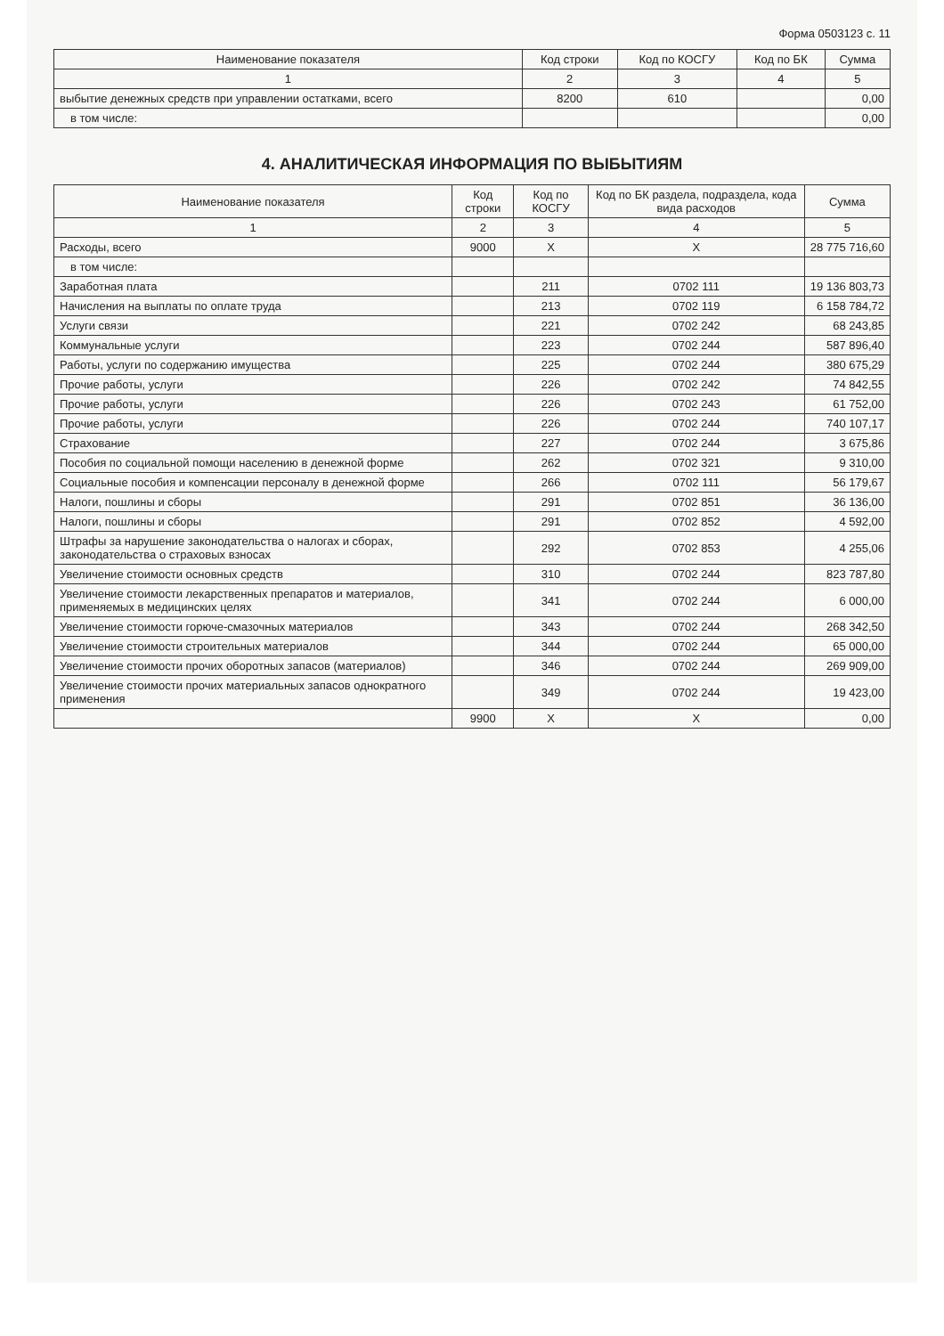Форма 0503123 с. 11
| Наименование показателя | Код строки | Код по КОСГУ | Код по БК | Сумма |
| --- | --- | --- | --- | --- |
| 1 | 2 | 3 | 4 | 5 |
| выбытие денежных средств при управлении остатками, всего | 8200 | 610 | | 0,00 |
| в том числе: | | | | 0,00 |
4. АНАЛИТИЧЕСКАЯ ИНФОРМАЦИЯ ПО ВЫБЫТИЯМ
| Наименование показателя | Код строки | Код по КОСГУ | Код по БК раздела, подраздела, кода вида расходов | Сумма |
| --- | --- | --- | --- | --- |
| 1 | 2 | 3 | 4 | 5 |
| Расходы, всего | 9000 | X | X | 28 775 716,60 |
| в том числе: | | | | |
| Заработная плата | | 211 | 0702 111 | 19 136 803,73 |
| Начисления на выплаты по оплате труда | | 213 | 0702 119 | 6 158 784,72 |
| Услуги связи | | 221 | 0702 242 | 68 243,85 |
| Коммунальные услуги | | 223 | 0702 244 | 587 896,40 |
| Работы, услуги по содержанию имущества | | 225 | 0702 244 | 380 675,29 |
| Прочие работы, услуги | | 226 | 0702 242 | 74 842,55 |
| Прочие работы, услуги | | 226 | 0702 243 | 61 752,00 |
| Прочие работы, услуги | | 226 | 0702 244 | 740 107,17 |
| Страхование | | 227 | 0702 244 | 3 675,86 |
| Пособия по социальной помощи населению в денежной форме | | 262 | 0702 321 | 9 310,00 |
| Социальные пособия и компенсации персоналу в денежной форме | | 266 | 0702 111 | 56 179,67 |
| Налоги, пошлины и сборы | | 291 | 0702 851 | 36 136,00 |
| Налоги, пошлины и сборы | | 291 | 0702 852 | 4 592,00 |
| Штрафы за нарушение законодательства о налогах и сборах, законодательства о страховых взносах | | 292 | 0702 853 | 4 255,06 |
| Увеличение стоимости основных средств | | 310 | 0702 244 | 823 787,80 |
| Увеличение стоимости лекарственных препаратов и материалов, применяемых в медицинских целях | | 341 | 0702 244 | 6 000,00 |
| Увеличение стоимости горюче-смазочных материалов | | 343 | 0702 244 | 268 342,50 |
| Увеличение стоимости строительных материалов | | 344 | 0702 244 | 65 000,00 |
| Увеличение стоимости прочих оборотных запасов (материалов) | | 346 | 0702 244 | 269 909,00 |
| Увеличение стоимости прочих материальных запасов однократного применения | | 349 | 0702 244 | 19 423,00 |
| | 9900 | X | X | 0,00 |